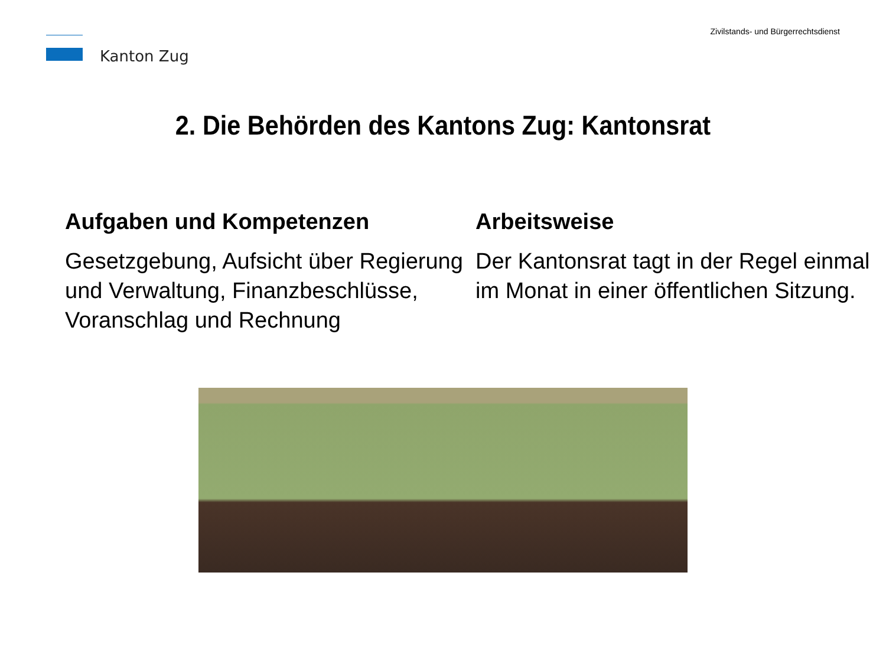Kanton Zug
Zivilstands- und Bürgerrechtsdienst
2. Die Behörden des Kantons Zug: Kantonsrat
Aufgaben und Kompetenzen
Gesetzgebung, Aufsicht über Regierung und Verwaltung, Finanzbeschlüsse, Voranschlag und Rechnung
Arbeitsweise
Der Kantonsrat tagt in der Regel einmal im Monat in einer öffentlichen Sitzung.